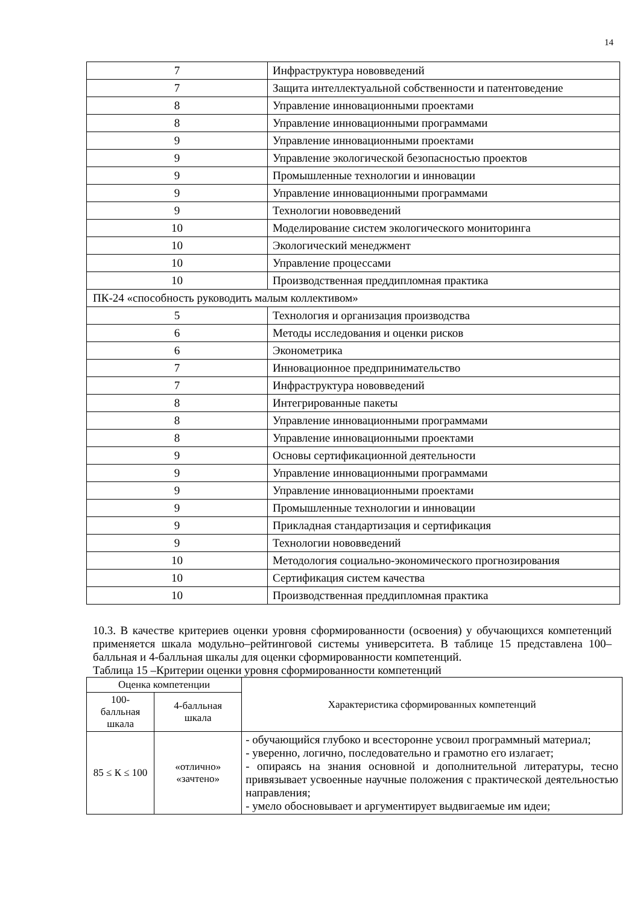14
| 7 | Инфраструктура нововведений |
| 7 | Защита интеллектуальной собственности и патентоведение |
| 8 | Управление инновационными проектами |
| 8 | Управление инновационными программами |
| 9 | Управление инновационными проектами |
| 9 | Управление экологической безопасностью проектов |
| 9 | Промышленные технологии и инновации |
| 9 | Управление инновационными программами |
| 9 | Технологии нововведений |
| 10 | Моделирование систем экологического мониторинга |
| 10 | Экологический менеджмент |
| 10 | Управление процессами |
| 10 | Производственная преддипломная практика |
| ПК-24 «способность руководить малым коллективом» | |
| 5 | Технология и организация производства |
| 6 | Методы исследования и оценки рисков |
| 6 | Эконометрика |
| 7 | Инновационное предпринимательство |
| 7 | Инфраструктура нововведений |
| 8 | Интегрированные пакеты |
| 8 | Управление инновационными программами |
| 8 | Управление инновационными проектами |
| 9 | Основы сертификационной деятельности |
| 9 | Управление инновационными программами |
| 9 | Управление инновационными проектами |
| 9 | Промышленные технологии и инновации |
| 9 | Прикладная стандартизация и сертификация |
| 9 | Технологии нововведений |
| 10 | Методология социально-экономического прогнозирования |
| 10 | Сертификация систем качества |
| 10 | Производственная преддипломная практика |
10.3. В качестве критериев оценки уровня сформированности (освоения) у обучающихся компетенций применяется шкала модульно–рейтинговой системы университета. В таблице 15 представлена 100–балльная и 4-балльная шкалы для оценки сформированности компетенций.
Таблица 15 –Критерии оценки уровня сформированности компетенций
| Оценка компетенции | | Характеристика сформированных компетенций |
| 100- балльная шкала | 4-балльная шкала | |
| 85 ≤ К ≤ 100 | «отлично» «зачтено» | - обучающийся глубоко и всесторонне усвоил программный материал; - уверенно, логично, последовательно и грамотно его излагает; - опираясь на знания основной и дополнительной литературы, тесно привязывает усвоенные научные положения с практической деятельностью направления; - умело обосновывает и аргументирует выдвигаемые им идеи; |